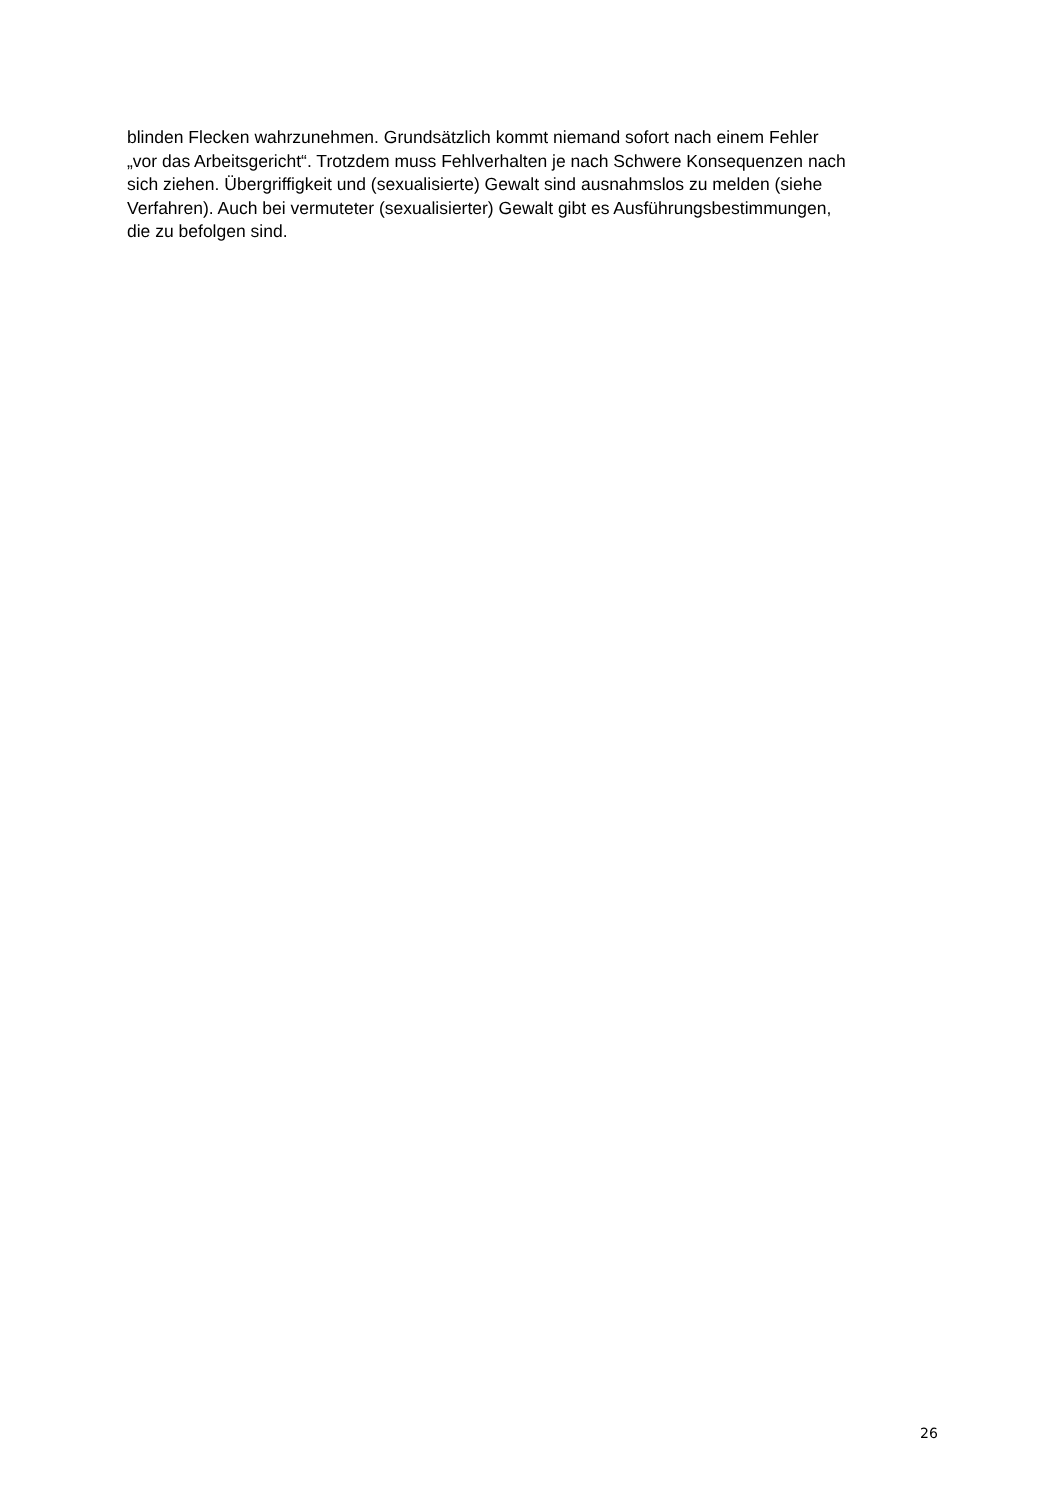blinden Flecken wahrzunehmen. Grundsätzlich kommt niemand sofort nach einem Fehler
„vor das Arbeitsgericht“. Trotzdem muss Fehlverhalten je nach Schwere Konsequenzen nach
sich ziehen. Übergriffigkeit und (sexualisierte) Gewalt sind ausnahmslos zu melden (siehe
Verfahren). Auch bei vermuteter (sexualisierter) Gewalt gibt es Ausführungsbestimmungen,
die zu befolgen sind.
26